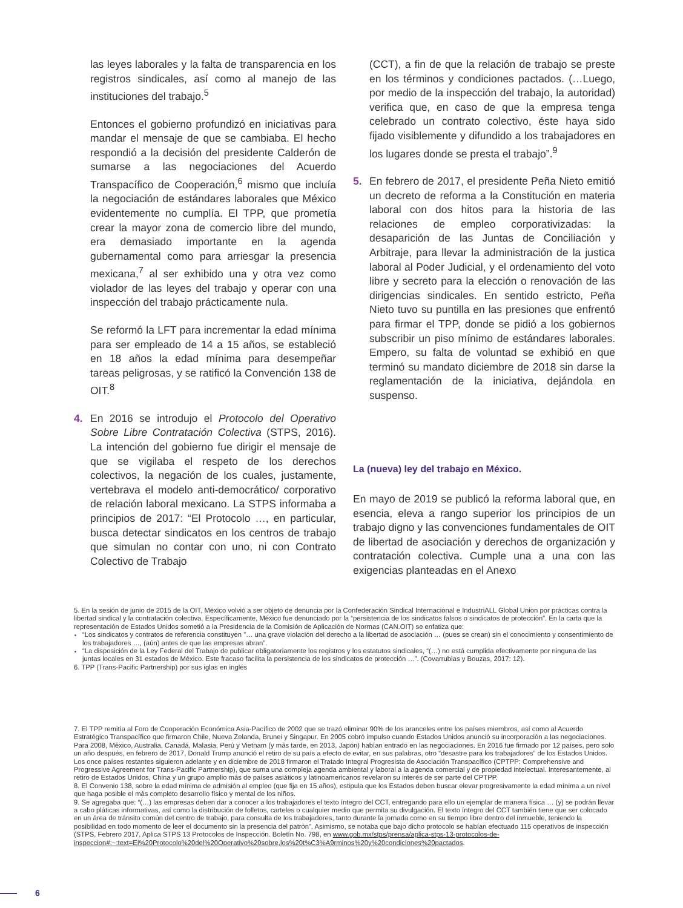las leyes laborales y la falta de transparencia en los registros sindicales, así como al manejo de las instituciones del trabajo.<sup>5</sup>
Entonces el gobierno profundizó en iniciativas para mandar el mensaje de que se cambiaba. El hecho respondió a la decisión del presidente Calderón de sumarse a las negociaciones del Acuerdo Transpacífico de Cooperación,<sup>6</sup> mismo que incluía la negociación de estándares laborales que México evidentemente no cumplía. El TPP, que prometía crear la mayor zona de comercio libre del mundo, era demasiado importante en la agenda gubernamental como para arriesgar la presencia mexicana,<sup>7</sup> al ser exhibido una y otra vez como violador de las leyes del trabajo y operar con una inspección del trabajo prácticamente nula.
Se reformó la LFT para incrementar la edad mínima para ser empleado de 14 a 15 años, se estableció en 18 años la edad mínima para desempeñar tareas peligrosas, y se ratificó la Convención 138 de OIT.<sup>8</sup>
4. En 2016 se introdujo el Protocolo del Operativo Sobre Libre Contratación Colectiva (STPS, 2016). La intención del gobierno fue dirigir el mensaje de que se vigilaba el respeto de los derechos colectivos, la negación de los cuales, justamente, vertebrava el modelo anti-democrático/ corporativo de relación laboral mexicano. La STPS informaba a principios de 2017: “El Protocolo …, en particular, busca detectar sindicatos en los centros de trabajo que simulan no contar con uno, ni con Contrato Colectivo de Trabajo
(CCT), a fin de que la relación de trabajo se preste en los términos y condiciones pactados. (…Luego, por medio de la inspección del trabajo, la autoridad) verifica que, en caso de que la empresa tenga celebrado un contrato colectivo, éste haya sido fijado visiblemente y difundido a los trabajadores en los lugares donde se presta el trabajo”.<sup>9</sup>
5. En febrero de 2017, el presidente Peña Nieto emitió un decreto de reforma a la Constitución en materia laboral con dos hitos para la historia de las relaciones de empleo corporativizadas: la desaparición de las Juntas de Conciliación y Arbitraje, para llevar la administración de la justica laboral al Poder Judicial, y el ordenamiento del voto libre y secreto para la elección o renovación de las dirigencias sindicales. En sentido estricto, Peña Nieto tuvo su puntilla en las presiones que enfrentó para firmar el TPP, donde se pidió a los gobiernos subscribir un piso mínimo de estándares laborales. Empero, su falta de voluntad se exhibió en que terminó su mandato diciembre de 2018 sin darse la reglamentación de la iniciativa, dejándola en suspenso.
La (nueva) ley del trabajo en México.
En mayo de 2019 se publicó la reforma laboral que, en esencia, eleva a rango superior los principios de un trabajo digno y las convenciones fundamentales de OIT de libertad de asociación y derechos de organización y contratación colectiva. Cumple una a una con las exigencias planteadas en el Anexo
5. En la sesión de junio de 2015 de la OIT, México volvió a ser objeto de denuncia por la Confederación Sindical Internacional e IndustriALL Global Union por prácticas contra la libertad sindical y la contratación colectiva. Específicamente, México fue denunciado por la “persistencia de los sindicatos falsos o sindicatos de protección”. En la carta que la representación de Estados Unidos sometió a la Presidencia de la Comisión de Aplicación de Normas (CAN.OIT) se enfatiza que:
“Los sindicatos y contratos de referencia constituyen ”… una grave violación del derecho a la libertad de asociación … (pues se crean) sin el conocimiento y consentimiento de los trabajadores …, (aún) antes de que las empresas abran”.
“La disposición de la Ley Federal del Trabajo de publicar obligatoriamente los registros y los estatutos sindicales, “(…) no está cumplida efectivamente por ninguna de las juntas locales en 31 estados de México. Este fracaso facilita la persistencia de los sindicatos de protección …”. (Covarrubias y Bouzas, 2017: 12).
6. TPP (Trans-Pacific Partnership) por sus iglas en inglés
7. El TPP remitía al Foro de Cooperación Económica Asia-Pacífico de 2002 que se trazó eliminar 90% de los aranceles entre los países miembros, así como al Acuerdo Estratégico Transpacífico que firmaron Chile, Nueva Zelanda, Brunei y Singapur. En 2005 cobró impulso cuando Estados Unidos anunció su incorporación a las negociaciones. Para 2008, México, Australia, Canadá, Malasia, Perú y Vietnam (y más tarde, en 2013, Japón) habían entrado en las negociaciones. En 2016 fue firmado por 12 países, pero solo un año después, en febrero de 2017, Donald Trump anunció el retiro de su país a efecto de evitar, en sus palabras, otro “desastre para los trabajadores” de los Estados Unidos. Los once países restantes siguieron adelante y en diciembre de 2018 firmaron el Tratado Integral Progresista de Asociación Transpacífico (CPTPP: Comprehensive and Progressive Agreement for Trans-Pacific Partnership), que suma una compleja agenda ambiental y laboral a la agenda comercial y de propiedad intelectual. Interesantemente, al retiro de Estados Unidos, China y un grupo amplio más de países asiáticos y latinoamericanos revelaron su interés de ser parte del CPTPP.
8. El Convenio 138, sobre la edad mínima de admisión al empleo (que fija en 15 años), estipula que los Estados deben buscar elevar progresivamente la edad mínima a un nivel que haga posible el más completo desarrollo físico y mental de los niños.
9. Se agregaba que: “(…) las empresas deben dar a conocer a los trabajadores el texto íntegro del CCT, entregando para ello un ejemplar de manera física … (y) se podrán llevar a cabo pláticas informativas, así como la distribución de folletos, carteles o cualquier medio que permita su divulgación. El texto íntegro del CCT también tiene que ser colocado en un área de tránsito común del centro de trabajo, para consulta de los trabajadores, tanto durante la jornada como en su tiempo libre dentro del inmueble, teniendo la posibilidad en todo momento de leer el documento sin la presencia del patrón”. Asimismo, se notaba que bajo dicho protocolo se habían efectuado 115 operativos de inspección (STPS, Febrero 2017, Aplica STPS 13 Protocolos de Inspección. Boletín No. 798, en www.gob.mx/stps/prensa/aplica-stps-13-protocolos-de-inspeccion#:~:text=El%20Protocolo%20del%20Operativo%20sobre,los%20t%C3%A9rminos%20y%20condiciones%20pactados.
6